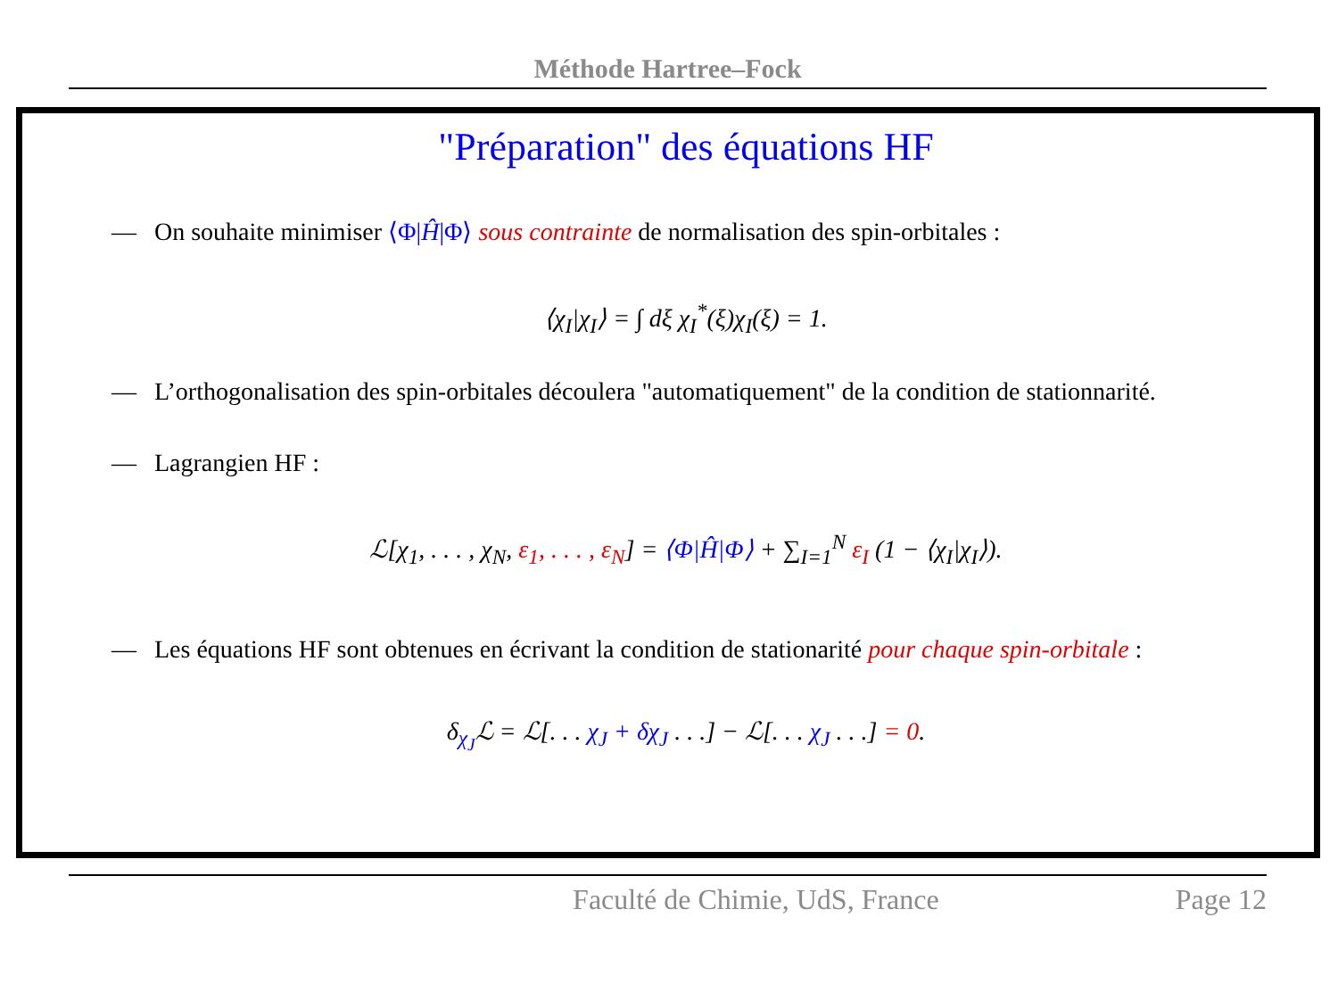Méthode Hartree–Fock
"Préparation" des équations HF
— On souhaite minimiser ⟨Φ|Ĥ|Φ⟩ sous contrainte de normalisation des spin-orbitales :
⟨χ<sub>I</sub>|χ<sub>I</sub>⟩ = ∫ dξ χ<sub>I</sub><sup>*</sup>(ξ)χ<sub>I</sub>(ξ) = 1.
— L’orthogonalisation des spin-orbitales découlera "automatiquement" de la condition de stationnarité.
— Lagrangien HF :
ℒ[χ<sub>1</sub>, . . . , χ<sub>N</sub>, ε<sub>1</sub>, . . . , ε<sub>N</sub>] = ⟨Φ|Ĥ|Φ⟩ + ∑<sub>I=1</sub><sup>N</sup> ε<sub>I</sub> (1 − ⟨χ<sub>I</sub>|χ<sub>I</sub>⟩).
— Les équations HF sont obtenues en écrivant la condition de stationarité pour chaque spin-orbitale :
δ<sub>χ<sub>J</sub></sub>ℒ = ℒ[. . . χ<sub>J</sub> + δχ<sub>J</sub> . . .] − ℒ[. . . χ<sub>J</sub> . . .] = 0.
Faculté de Chimie, UdS, France Page 12